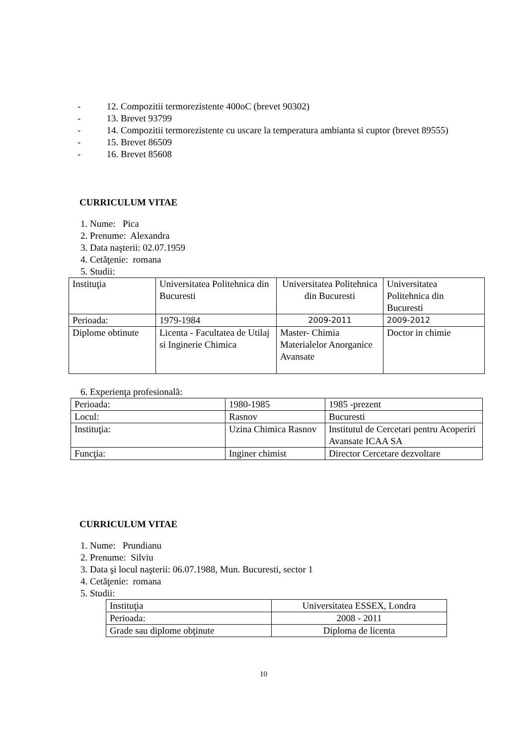- 12. Compozitii termorezistente 400oC (brevet 90302)
- 13. Brevet 93799
- 14. Compozitii termorezistente cu uscare la temperatura ambianta si cuptor (brevet 89555)
- 15. Brevet 86509
- 16. Brevet 85608
CURRICULUM VITAE
1. Nume: Pica
2. Prenume: Alexandra
3. Data naşterii: 02.07.1959
4. Cetăţenie: romana
5. Studii:
| Instituţia | Universitatea Politehnica din Bucuresti | Universitatea Politehnica din Bucuresti | Universitatea Politehnica din Bucuresti |
| Perioada: | 1979-1984 | 2009-2011 | 2009-2012 |
| Diplome obtinute | Licenta - Facultatea de Utilaj si Inginerie Chimica | Master- Chimia Materialelor Anorganice Avansate | Doctor in chimie |
6. Experienţa profesională:
| Perioada: | 1980-1985 | 1985 -prezent |
| Locul: | Rasnov | Bucuresti |
| Instituţia: | Uzina Chimica Rasnov | Institutul de Cercetari pentru Acoperiri Avansate ICAA SA |
| Funcţia: | Inginer chimist | Director Cercetare dezvoltare |
CURRICULUM VITAE
1. Nume: Prundianu
2. Prenume: Silviu
3. Data şi locul naşterii: 06.07.1988, Mun. Bucuresti, sector 1
4. Cetăţenie: romana
5. Studii:
| Instituţia | Universitatea ESSEX, Londra |
| Perioada: | 2008 - 2011 |
| Grade sau diplome obţinute | Diploma de licenta |
10